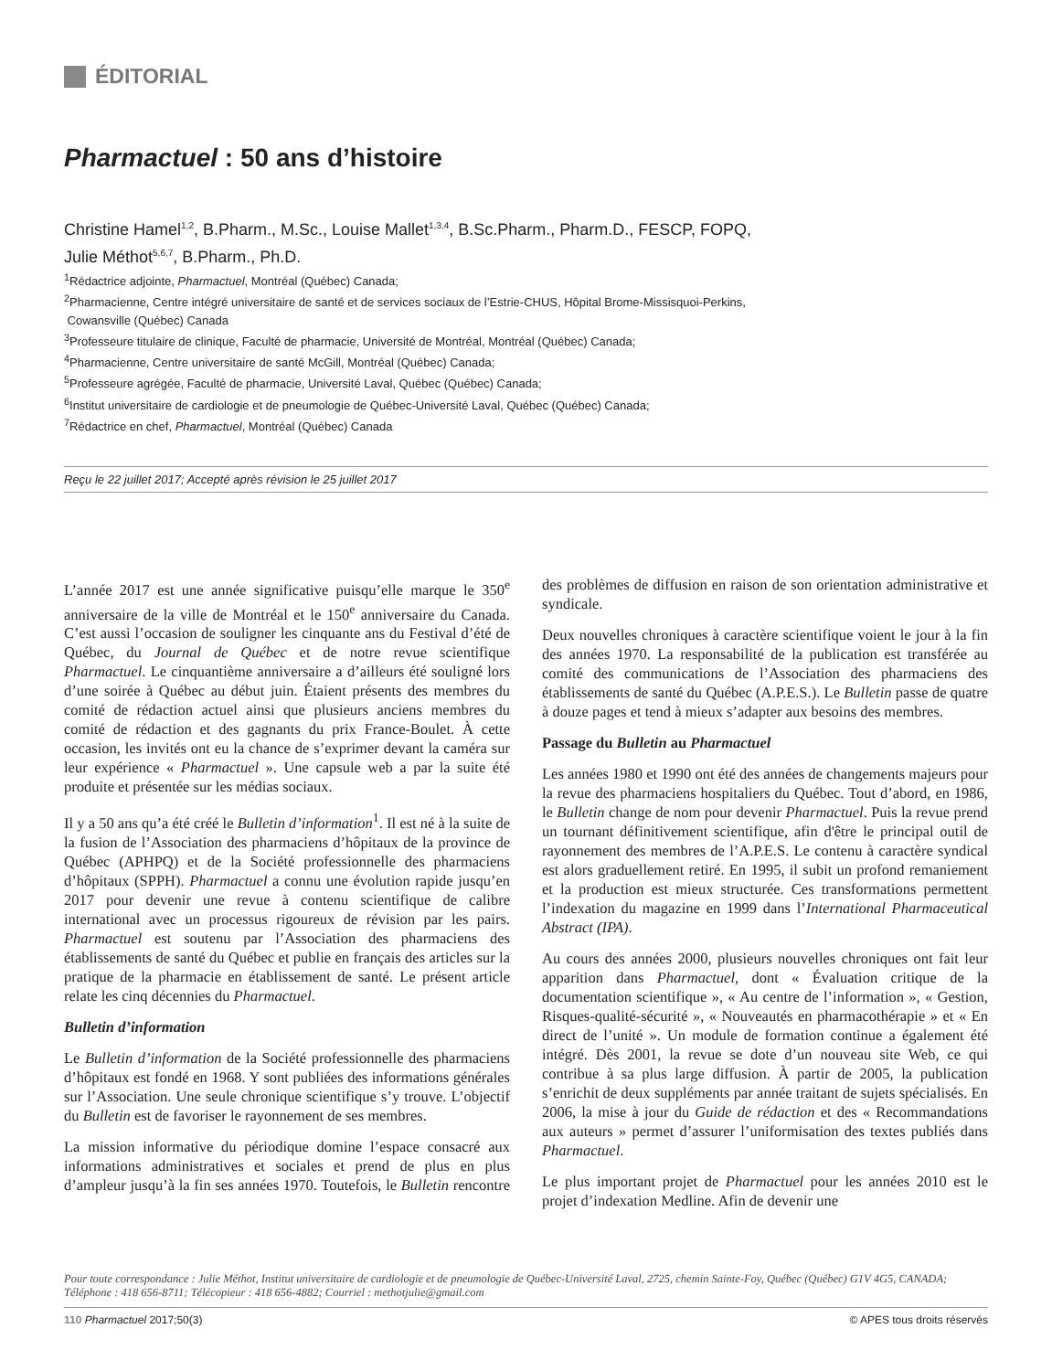ÉDITORIAL
Pharmactuel : 50 ans d’histoire
Christine Hamel<sup>1,2</sup>, B.Pharm., M.Sc., Louise Mallet<sup>1,3,4</sup>, B.Sc.Pharm., Pharm.D., FESCP, FOPQ,
Julie Méthot<sup>5,6,7</sup>, B.Pharm., Ph.D.
<sup>1</sup> Rédactrice adjointe, Pharmactuel, Montréal (Québec) Canada;
<sup>2</sup> Pharmacienne, Centre intégré universitaire de santé et de services sociaux de l’Estrie-CHUS, Hôpital Brome-Missisquoi-Perkins,
Cowansville (Québec) Canada
<sup>3</sup> Professeure titulaire de clinique, Faculté de pharmacie, Université de Montréal, Montréal (Québec) Canada;
<sup>4</sup> Pharmacienne, Centre universitaire de santé McGill, Montréal (Québec) Canada;
<sup>5</sup> Professeure agrégée, Faculté de pharmacie, Université Laval, Québec (Québec) Canada;
<sup>6</sup> Institut universitaire de cardiologie et de pneumologie de Québec-Université Laval, Québec (Québec) Canada;
<sup>7</sup> Rédactrice en chef, Pharmactuel, Montréal (Québec) Canada
Reçu le 22 juillet 2017; Accepté après révision le 25 juillet 2017
L’année 2017 est une année significative puisqu’elle marque le 350<sup>e</sup> anniversaire de la ville de Montréal et le 150<sup>e</sup> anniversaire du Canada. C’est aussi l’occasion de souligner les cinquante ans du Festival d’été de Québec, du Journal de Québec et de notre revue scientifique Pharmactuel. Le cinquantième anniversaire a d’ailleurs été souligné lors d’une soirée à Québec au début juin. Étaient présents des membres du comité de rédaction actuel ainsi que plusieurs anciens membres du comité de rédaction et des gagnants du prix France-Boulet. À cette occasion, les invités ont eu la chance de s’exprimer devant la caméra sur leur expérience « Pharmactuel ». Une capsule web a par la suite été produite et présentée sur les médias sociaux.
Il y a 50 ans qu’a été créé le Bulletin d’information<sup>1</sup>. Il est né à la suite de la fusion de l’Association des pharmaciens d’hôpitaux de la province de Québec (APHPQ) et de la Société professionnelle des pharmaciens d’hôpitaux (SPPH). Pharmactuel a connu une évolution rapide jusqu’en 2017 pour devenir une revue à contenu scientifique de calibre international avec un processus rigoureux de révision par les pairs. Pharmactuel est soutenu par l’Association des pharmaciens des établissements de santé du Québec et publie en français des articles sur la pratique de la pharmacie en établissement de santé. Le présent article relate les cinq décennies du Pharmactuel.
Bulletin d’information
Le Bulletin d’information de la Société professionnelle des pharmaciens d’hôpitaux est fondé en 1968. Y sont publiées des informations générales sur l’Association. Une seule chronique scientifique s’y trouve. L’objectif du Bulletin est de favoriser le rayonnement de ses membres.
La mission informative du périodique domine l’espace consacré aux informations administratives et sociales et prend de plus en plus d’ampleur jusqu’à la fin ses années 1970. Toutefois, le Bulletin rencontre des problèmes de diffusion en raison de son orientation administrative et syndicale.
Deux nouvelles chroniques à caractère scientifique voient le jour à la fin des années 1970. La responsabilité de la publication est transférée au comité des communications de l’Association des pharmaciens des établissements de santé du Québec (A.P.E.S.). Le Bulletin passe de quatre à douze pages et tend à mieux s’adapter aux besoins des membres.
Passage du Bulletin au Pharmactuel
Les années 1980 et 1990 ont été des années de changements majeurs pour la revue des pharmaciens hospitaliers du Québec. Tout d’abord, en 1986, le Bulletin change de nom pour devenir Pharmactuel. Puis la revue prend un tournant définitivement scientifique, afin d'être le principal outil de rayonnement des membres de l’A.P.E.S. Le contenu à caractère syndical est alors graduellement retiré. En 1995, il subit un profond remaniement et la production est mieux structurée. Ces transformations permettent l’indexation du magazine en 1999 dans l’International Pharmaceutical Abstract (IPA).
Au cours des années 2000, plusieurs nouvelles chroniques ont fait leur apparition dans Pharmactuel, dont « Évaluation critique de la documentation scientifique », « Au centre de l’information », « Gestion, Risques-qualité-sécurité », « Nouveautés en pharmacothérapie » et « En direct de l’unité ». Un module de formation continue a également été intégré. Dès 2001, la revue se dote d’un nouveau site Web, ce qui contribue à sa plus large diffusion. À partir de 2005, la publication s’enrichit de deux suppléments par année traitant de sujets spécialisés. En 2006, la mise à jour du Guide de rédaction et des « Recommandations aux auteurs » permet d’assurer l’uniformisation des textes publiés dans Pharmactuel.
Le plus important projet de Pharmactuel pour les années 2010 est le projet d’indexation Medline. Afin de devenir une
Pour toute correspondance : Julie Méthot, Institut universitaire de cardiologie et de pneumologie de Québec-Université Laval, 2725, chemin Sainte-Foy, Québec (Québec) G1V 4G5, CANADA; Téléphone : 418 656-8711; Télécopieur : 418 656-4882; Courriel : methotjulie@gmail.com
110 Pharmactuel 2017;50(3) © APES tous droits réservés